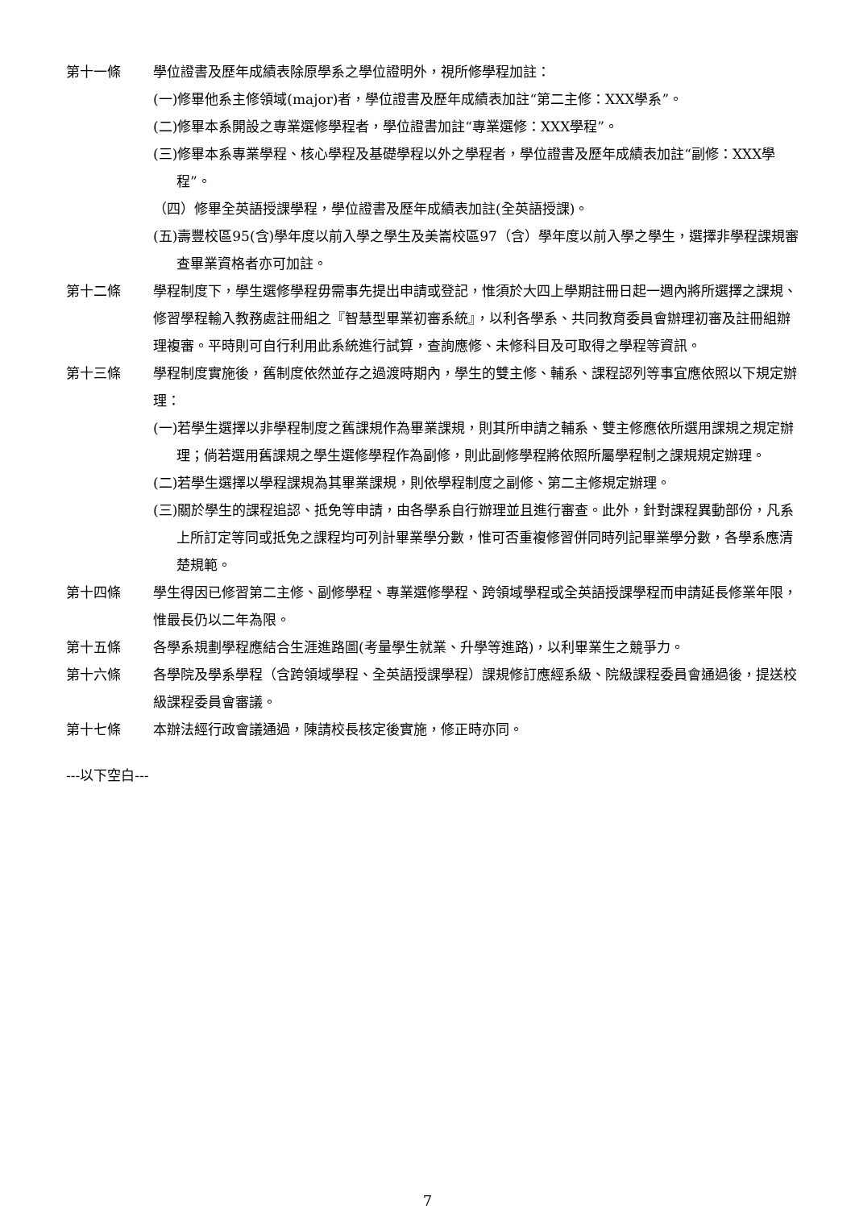第十一條 學位證書及歷年成績表除原學系之學位證明外，視所修學程加註：
(一)修畢他系主修領域(major)者，學位證書及歷年成績表加註“第二主修：XXX學系”。
(二)修畢本系開設之專業選修學程者，學位證書加註“專業選修：XXX學程”。
(三)修畢本系專業學程、核心學程及基礎學程以外之學程者，學位證書及歷年成績表加註“副修：XXX學程”。
（四）修畢全英語授課學程，學位證書及歷年成績表加註(全英語授課)。
(五)壽豐校區95(含)學年度以前入學之學生及美崙校區97（含）學年度以前入學之學生，選擇非學程課規審查畢業資格者亦可加註。
第十二條 學程制度下，學生選修學程毋需事先提出申請或登記，惟須於大四上學期註冊日起一週內將所選擇之課規、修習學程輸入教務處註冊組之『智慧型畢業初審系統』，以利各學系、共同教育委員會辦理初審及註冊組辦理複審。平時則可自行利用此系統進行試算，查詢應修、未修科目及可取得之學程等資訊。
第十三條 學程制度實施後，舊制度依然並存之過渡時期內，學生的雙主修、輔系、課程認列等事宜應依照以下規定辦理：
(一)若學生選擇以非學程制度之舊課規作為畢業課規，則其所申請之輔系、雙主修應依所選用課規之規定辦理；倘若選用舊課規之學生選修學程作為副修，則此副修學程將依照所屬學程制之課規規定辦理。
(二)若學生選擇以學程課規為其畢業課規，則依學程制度之副修、第二主修規定辦理。
(三)關於學生的課程追認、抵免等申請，由各學系自行辦理並且進行審查。此外，針對課程異動部份，凡系上所訂定等同或抵免之課程均可列計畢業學分數，惟可否重複修習併同時列記畢業學分數，各學系應清楚規範。
第十四條 學生得因已修習第二主修、副修學程、專業選修學程、跨領域學程或全英語授課學程而申請延長修業年限，惟最長仍以二年為限。
第十五條 各學系規劃學程應結合生涯進路圖(考量學生就業、升學等進路)，以利畢業生之競爭力。
第十六條 各學院及學系學程（含跨領域學程、全英語授課學程）課規修訂應經系級、院級課程委員會通過後，提送校級課程委員會審議。
第十七條 本辦法經行政會議通過，陳請校長核定後實施，修正時亦同。
---以下空白---
7